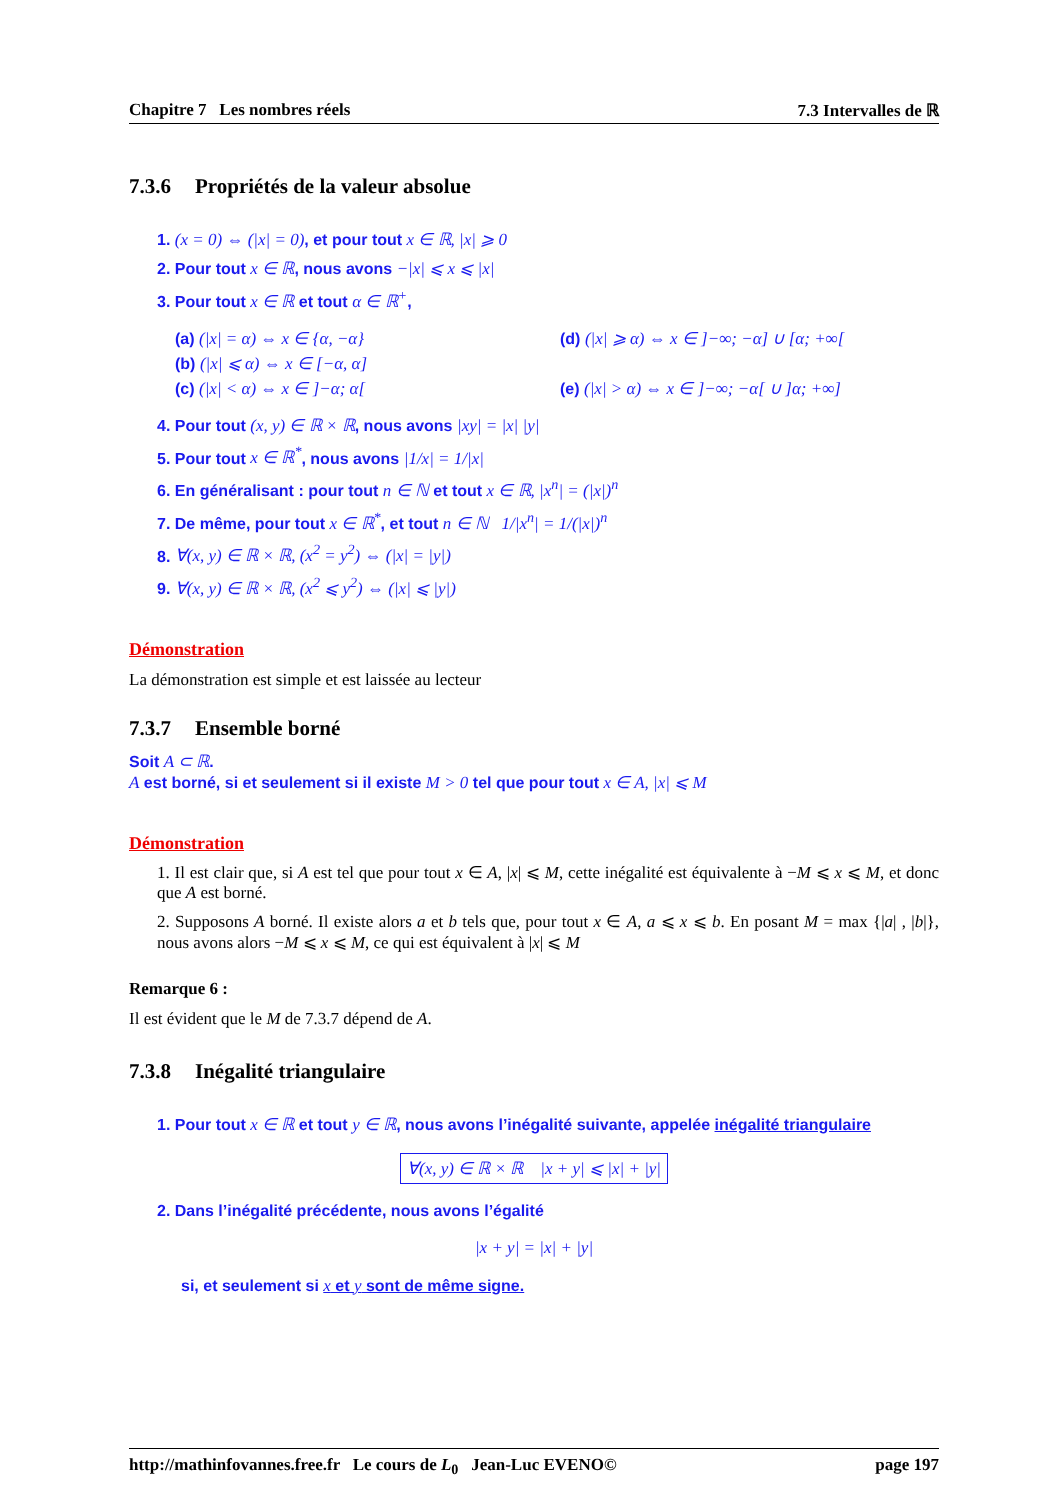Chapitre 7 Les nombres réels 7.3 Intervalles de ℝ
7.3.6 Propriétés de la valeur absolue
1. (x = 0) ⇔ (|x| = 0), et pour tout x ∈ ℝ, |x| ⩾ 0
2. Pour tout x ∈ ℝ, nous avons −|x| ⩽ x ⩽ |x|
3. Pour tout x ∈ ℝ et tout α ∈ ℝ<sup>+</sup>,
(a) (|x| = α) ⇔ x ∈ {α, −α}
(d) (|x| ⩾ α) ⇔ x ∈ ]−∞; −α] ∪ [α; +∞[
(b) (|x| ⩽ α) ⇔ x ∈ [−α, α]
(c) (|x| < α) ⇔ x ∈ ]−α; α[
(e) (|x| > α) ⇔ x ∈ ]−∞; −α[ ∪ ]α; +∞]
4. Pour tout (x, y) ∈ ℝ × ℝ, nous avons |xy| = |x| |y|
5. Pour tout x ∈ ℝ<sup>*</sup>, nous avons |1/x| = 1/|x|
6. En généralisant : pour tout n ∈ ℕ et tout x ∈ ℝ, |x<sup>n</sup>| = (|x|)<sup>n</sup>
7. De même, pour tout x ∈ ℝ<sup>*</sup>, et tout n ∈ ℕ 1/|x<sup>n</sup>| = 1/(|x|)<sup>n</sup>
8. ∀(x, y) ∈ ℝ × ℝ, (x<sup>2</sup> = y<sup>2</sup>) ⇔ (|x| = |y|)
9. ∀(x, y) ∈ ℝ × ℝ, (x<sup>2</sup> ⩽ y<sup>2</sup>) ⇔ (|x| ⩽ |y|)
Démonstration
La démonstration est simple et est laissée au lecteur
7.3.7 Ensemble borné
Soit A ⊂ ℝ.
A est borné, si et seulement si il existe M > 0 tel que pour tout x ∈ A, |x| ⩽ M
Démonstration
1. Il est clair que, si A est tel que pour tout x ∈ A, |x| ⩽ M, cette inégalité est équivalente à −M ⩽ x ⩽ M, et donc que A est borné.
2. Supposons A borné. Il existe alors a et b tels que, pour tout x ∈ A, a ⩽ x ⩽ b. En posant M = max {|a| , |b|}, nous avons alors −M ⩽ x ⩽ M, ce qui est équivalent à |x| ⩽ M
Remarque 6 :
Il est évident que le M de 7.3.7 dépend de A.
7.3.8 Inégalité triangulaire
1. Pour tout x ∈ ℝ et tout y ∈ ℝ, nous avons l’inégalité suivante, appelée inégalité triangulaire
∀(x, y) ∈ ℝ × ℝ |x + y| ⩽ |x| + |y|
2. Dans l’inégalité précédente, nous avons l’égalité
|x + y| = |x| + |y|
si, et seulement si x et y sont de même signe.
http://mathinfovannes.free.fr Le cours de L<sub>0</sub> Jean-Luc EVENO© page 197